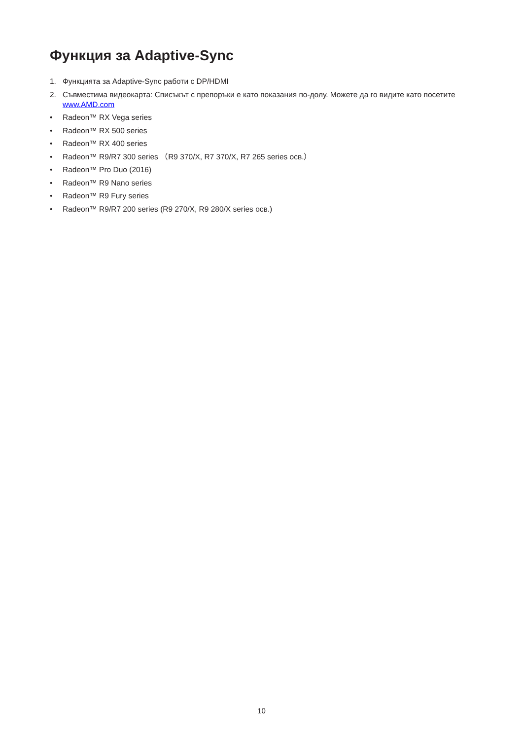Функция за Adaptive-Sync
1. Функцията за Adaptive-Sync работи с DP/HDMI
2. Съвместима видеокарта: Списъкът с препоръки е като показания по-долу. Можете да го видите като посетите www.AMD.com
• Radeon™ RX Vega series
• Radeon™ RX 500 series
• Radeon™ RX 400 series
• Radeon™ R9/R7 300 series （R9 370/X, R7 370/X, R7 265 series осв.）
• Radeon™ Pro Duo (2016)
• Radeon™ R9 Nano series
• Radeon™ R9 Fury series
• Radeon™ R9/R7 200 series (R9 270/X, R9 280/X series осв.)
10